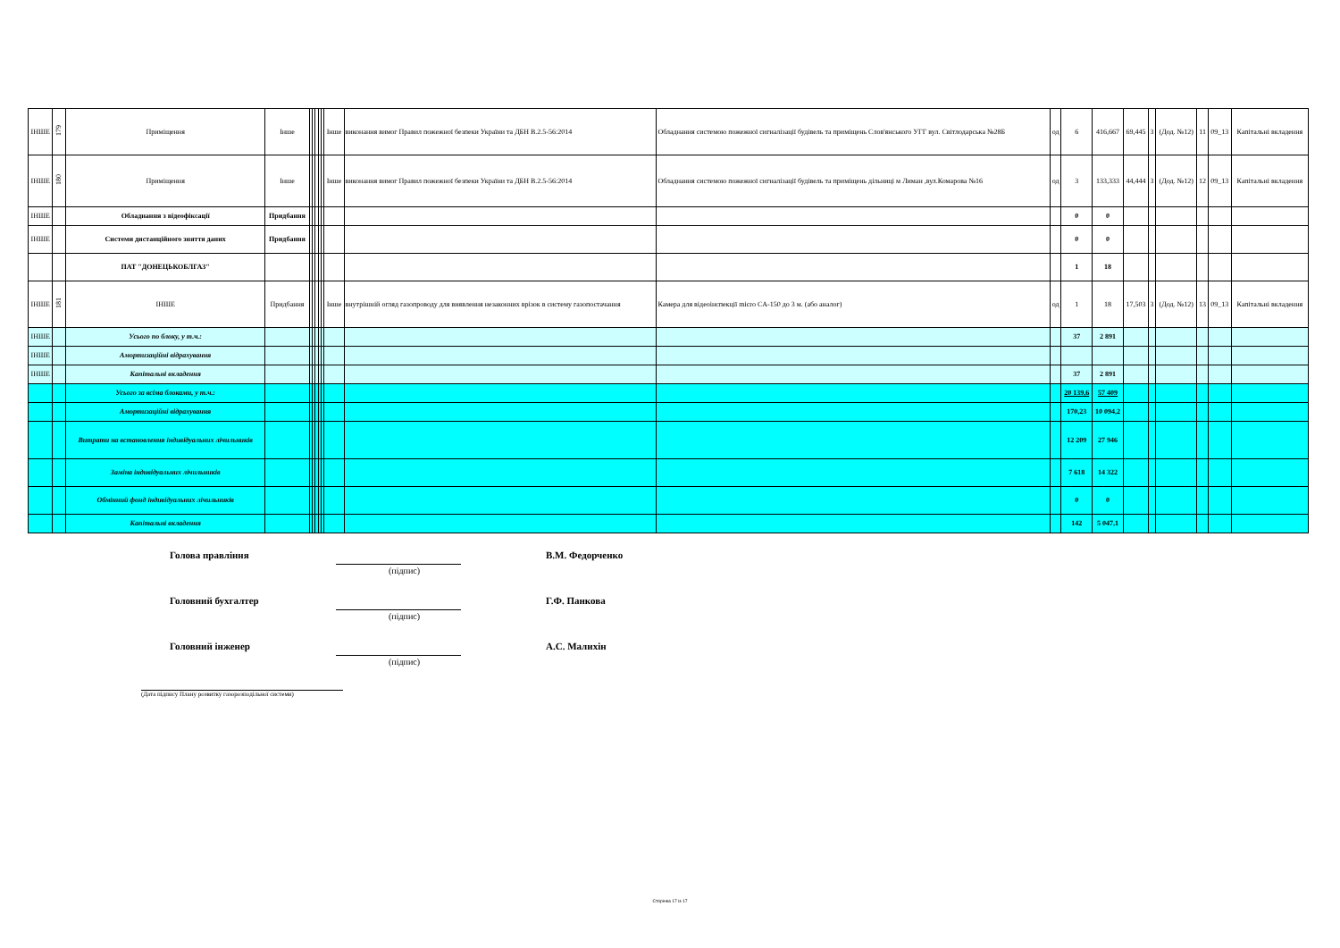| ІНШЕ | 179 | Приміщення | Інше | | | | | | Інше | виконання вимог Правил пожежної безпеки України та ДБН В.2.5-56:2014 | Обладнання системою пожежної сигналізації будівель та приміщень Слов'янського УГГ вул. Світлодарська №28Б | од | 6 | 416,667 | 69,445 | 3 | (Дод. №12) | 11 | 09_13 | Капітальні вкладення |
| ІНШЕ | 180 | Приміщення | Інше | | | | | | Інше | виконання вимог Правил пожежної безпеки України та ДБН В.2.5-56:2014 | Обладнання системою пожежної сигналізації будівель та приміщень дільниці м Лиман ,вул.Комарова №16 | од | 3 | 133,333 | 44,444 | 3 | (Дод. №12) | 12 | 09_13 | Капітальні вкладення |
| ІНШЕ | | Обладнання з відеофіксації | Придбання | | | | | | | | | | 0 | 0 | | | | | | |
| ІНШЕ | | Системи дистанційного зняття даних | Придбання | | | | | | | | | | 0 | 0 | | | | | | |
| | | ПАТ "ДОНЕЦЬКОБЛГАЗ" | | | | | | | | | | | 1 | 18 | | | | | | |
| ІНШЕ | 181 | ІНШЕ | Придбання | | | | | | Інше | внутрішній огляд газопроводу для виявлення незаконних врізок в систему газопостачання | Камера для відеоінспекції micro CA-150 до 3 м. (або аналог) | од | 1 | 18 | 17,503 | 3 | (Дод. №12) | 13 | 09_13 | Капітальні вкладення |
| ІНШЕ | | Усього по блоку, у т.ч.: | | | | | | | | | | | 37 | 2 891 | | | | | | |
| ІНШЕ | | Амортизаційні відрахування | | | | | | | | | | | | | | | | | | |
| ІНШЕ | | Капітальні вкладення | | | | | | | | | | | 37 | 2 891 | | | | | | |
| | | Усього за всіма блоками, у т.ч.: | | | | | | | | | | | 20 139,6 | 57 409 | | | | | | |
| | | Амортизаційні відрахування | | | | | | | | | | | 170,23 | 10 094,2 | | | | | | |
| | | Витрати на встановлення індивідуальних лічильників | | | | | | | | | | | 12 209 | 27 946 | | | | | | |
| | | Заміна індивідуальних лічильників | | | | | | | | | | | 7 618 | 14 322 | | | | | | |
| | | Обмінний фонд індивідуальних лічильників | | | | | | | | | | | 0 | 0 | | | | | | |
| | | Капітальні вкладення | | | | | | | | | | | 142 | 5 047,1 | | | | | | |
Голова правління В.М. Федорченко
(підпис)
Головний бухгалтер Г.Ф. Панкова
(підпис)
Головний інженер А.С. Малихін
(підпис)
(Дата підпису Плану розвитку газорозподільної системи)
Сторінка 17 із 17